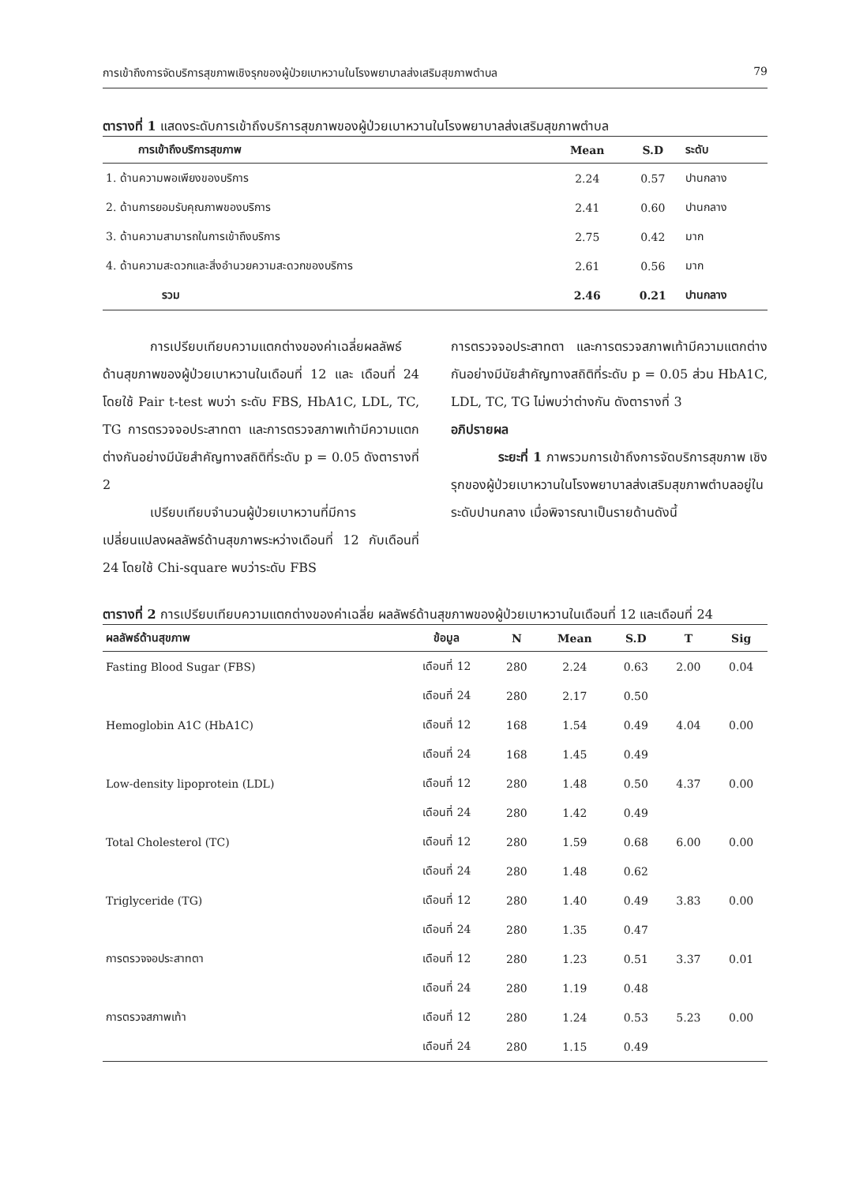การเข้าถึงการจัดบริการสุขภาพเชิงรุกของผู้ป่วยเบาหวานในโรงพยาบาลส่งเสริมสุขภาพตำบล 79
ตารางที่ 1 แสดงระดับการเข้าถึงบริการสุขภาพของผู้ป่วยเบาหวานในโรงพยาบาลส่งเสริมสุขภาพตำบล
| การเข้าถึงบริการสุขภาพ | Mean | S.D | ระดับ |
| --- | --- | --- | --- |
| 1. ด้านความพอเพียงของบริการ | 2.24 | 0.57 | ปานกลาง |
| 2. ด้านการยอมรับคุณภาพของบริการ | 2.41 | 0.60 | ปานกลาง |
| 3. ด้านความสามารถในการเข้าถึงบริการ | 2.75 | 0.42 | มาก |
| 4. ด้านความสะดวกและสิ่งอำนวยความสะดวกของบริการ | 2.61 | 0.56 | มาก |
| รวม | 2.46 | 0.21 | ปานกลาง |
การเปรียบเทียบความแตกต่างของค่าเฉลี่ยผลลัพธ์ด้านสุขภาพของผู้ป่วยเบาหวานในเดือนที่ 12 และ เดือนที่ 24 โดยใช้ Pair t-test พบว่า ระดับ FBS, HbA1C, LDL, TC, TG การตรวจจอประสาทตา และการตรวจสภาพเท้ามีความแตกต่างกันอย่างมีนัยสำคัญทางสถิติที่ระดับ p = 0.05 ดังตารางที่ 2
เปรียบเทียบจำนวนผู้ป่วยเบาหวานที่มีการเปลี่ยนแปลงผลลัพธ์ด้านสุขภาพระหว่างเดือนที่ 12 กับเดือนที่ 24 โดยใช้ Chi-square พบว่าระดับ FBS
การตรวจจอประสาทตา และการตรวจสภาพเท้ามีความแตกต่างกันอย่างมีนัยสำคัญทางสถิติที่ระดับ p = 0.05 ส่วน HbA1C, LDL, TC, TG ไม่พบว่าต่างกัน ดังตารางที่ 3
อภิปรายผล
ระยะที่ 1 ภาพรวมการเข้าถึงการจัดบริการสุขภาพ เชิงรุกของผู้ป่วยเบาหวานในโรงพยาบาลส่งเสริมสุขภาพตำบลอยู่ในระดับปานกลาง เมื่อพิจารณาเป็นรายด้านดังนี้
ตารางที่ 2 การเปรียบเทียบความแตกต่างของค่าเฉลี่ย ผลลัพธ์ด้านสุขภาพของผู้ป่วยเบาหวานในเดือนที่ 12 และเดือนที่ 24
| ผลลัพธ์ด้านสุขภาพ | ข้อมูล | N | Mean | S.D | T | Sig |
| --- | --- | --- | --- | --- | --- | --- |
| Fasting Blood Sugar (FBS) | เดือนที่ 12 | 280 | 2.24 | 0.63 | 2.00 | 0.04 |
| | เดือนที่ 24 | 280 | 2.17 | 0.50 | | |
| Hemoglobin A1C (HbA1C) | เดือนที่ 12 | 168 | 1.54 | 0.49 | 4.04 | 0.00 |
| | เดือนที่ 24 | 168 | 1.45 | 0.49 | | |
| Low-density lipoprotein (LDL) | เดือนที่ 12 | 280 | 1.48 | 0.50 | 4.37 | 0.00 |
| | เดือนที่ 24 | 280 | 1.42 | 0.49 | | |
| Total Cholesterol (TC) | เดือนที่ 12 | 280 | 1.59 | 0.68 | 6.00 | 0.00 |
| | เดือนที่ 24 | 280 | 1.48 | 0.62 | | |
| Triglyceride (TG) | เดือนที่ 12 | 280 | 1.40 | 0.49 | 3.83 | 0.00 |
| | เดือนที่ 24 | 280 | 1.35 | 0.47 | | |
| การตรวจจอประสาทตา | เดือนที่ 12 | 280 | 1.23 | 0.51 | 3.37 | 0.01 |
| | เดือนที่ 24 | 280 | 1.19 | 0.48 | | |
| การตรวจสภาพเท้า | เดือนที่ 12 | 280 | 1.24 | 0.53 | 5.23 | 0.00 |
| | เดือนที่ 24 | 280 | 1.15 | 0.49 | | |